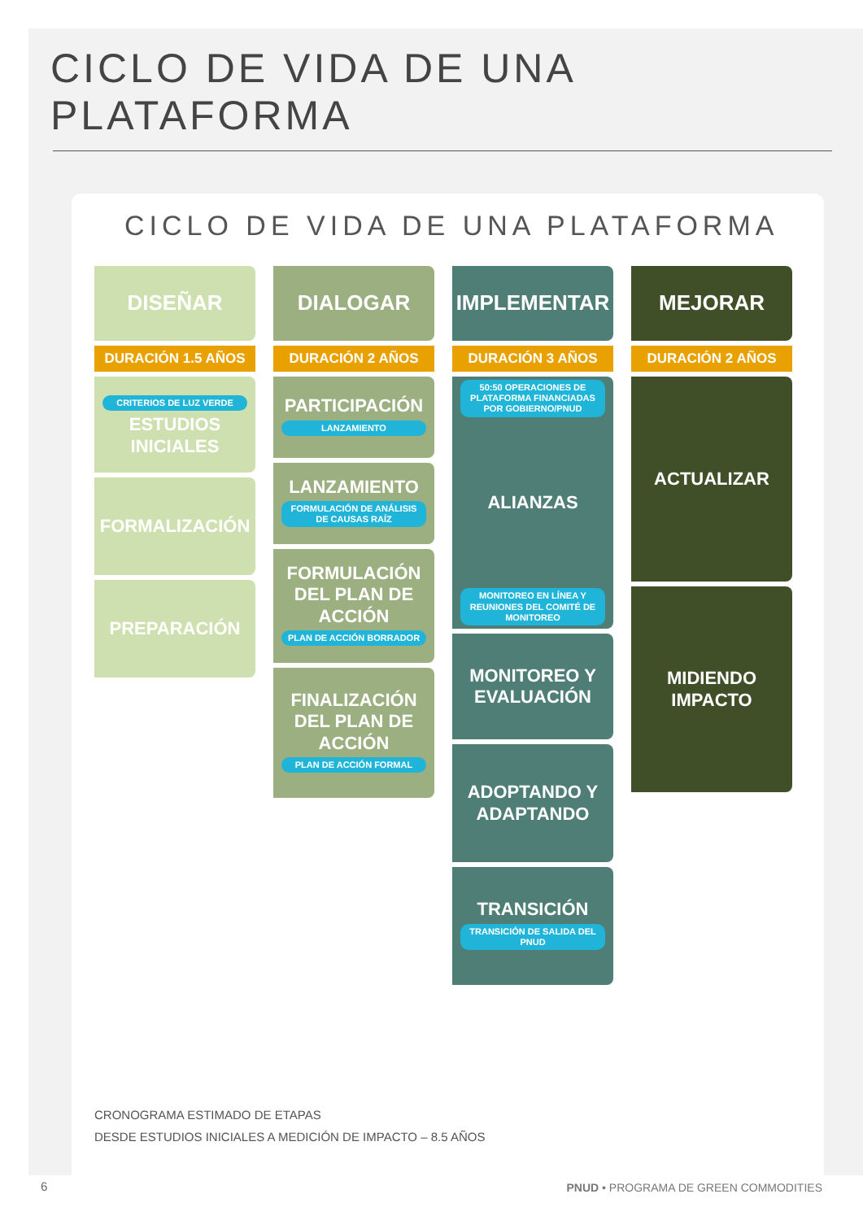CICLO DE VIDA DE UNA PLATAFORMA
CICLO DE VIDA DE UNA PLATAFORMA
DISEÑAR
DURACIÓN 1.5 AÑOS
CRITERIOS DE LUZ VERDE
ESTUDIOS INICIALES
FORMALIZACIÓN
PREPARACIÓN
DIALOGAR
DURACIÓN 2 AÑOS
PARTICIPACIÓN
LANZAMIENTO
LANZAMIENTO
FORMULACIÓN DE ANÁLISIS DE CAUSAS RAÍZ
FORMULACIÓN DEL PLAN DE ACCIÓN
PLAN DE ACCIÓN BORRADOR
FINALIZACIÓN DEL PLAN DE ACCIÓN
PLAN DE ACCIÓN FORMAL
IMPLEMENTAR
DURACIÓN 3 AÑOS
50:50 OPERACIONES DE PLATAFORMA FINANCIADAS POR GOBIERNO/PNUD
ALIANZAS
MONITOREO EN LÍNEA Y REUNIONES DEL COMITÉ DE MONITOREO
MONITOREO Y EVALUACIÓN
ADOPTANDO Y ADAPTANDO
TRANSICIÓN
TRANSICIÓN DE SALIDA DEL PNUD
MEJORAR
DURACIÓN 2 AÑOS
ACTUALIZAR
MIDIENDO IMPACTO
CRONOGRAMA ESTIMADO DE ETAPAS
DESDE ESTUDIOS INICIALES A MEDICIÓN DE IMPACTO – 8.5 AÑOS
6
PNUD • PROGRAMA DE GREEN COMMODITIES